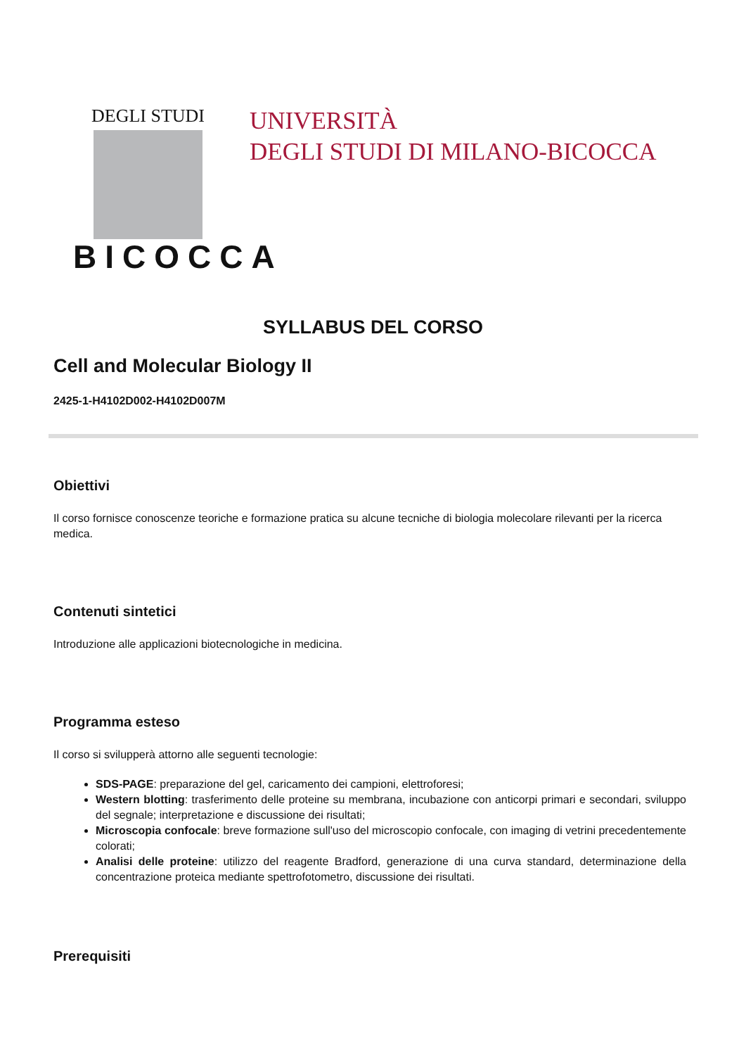DEGLI STUDI
BICOCCA
UNIVERSITÀ
DEGLI STUDI DI MILANO-BICOCCA
SYLLABUS DEL CORSO
Cell and Molecular Biology II
2425-1-H4102D002-H4102D007M
Obiettivi
Il corso fornisce conoscenze teoriche e formazione pratica su alcune tecniche di biologia molecolare rilevanti per la ricerca medica.
Contenuti sintetici
Introduzione alle applicazioni biotecnologiche in medicina.
Programma esteso
Il corso si svilupperà attorno alle seguenti tecnologie:
SDS-PAGE: preparazione del gel, caricamento dei campioni, elettroforesi;
Western blotting: trasferimento delle proteine su membrana, incubazione con anticorpi primari e secondari, sviluppo del segnale; interpretazione e discussione dei risultati;
Microscopia confocale: breve formazione sull'uso del microscopio confocale, con imaging di vetrini precedentemente colorati;
Analisi delle proteine: utilizzo del reagente Bradford, generazione di una curva standard, determinazione della concentrazione proteica mediante spettrofotometro, discussione dei risultati.
Prerequisiti